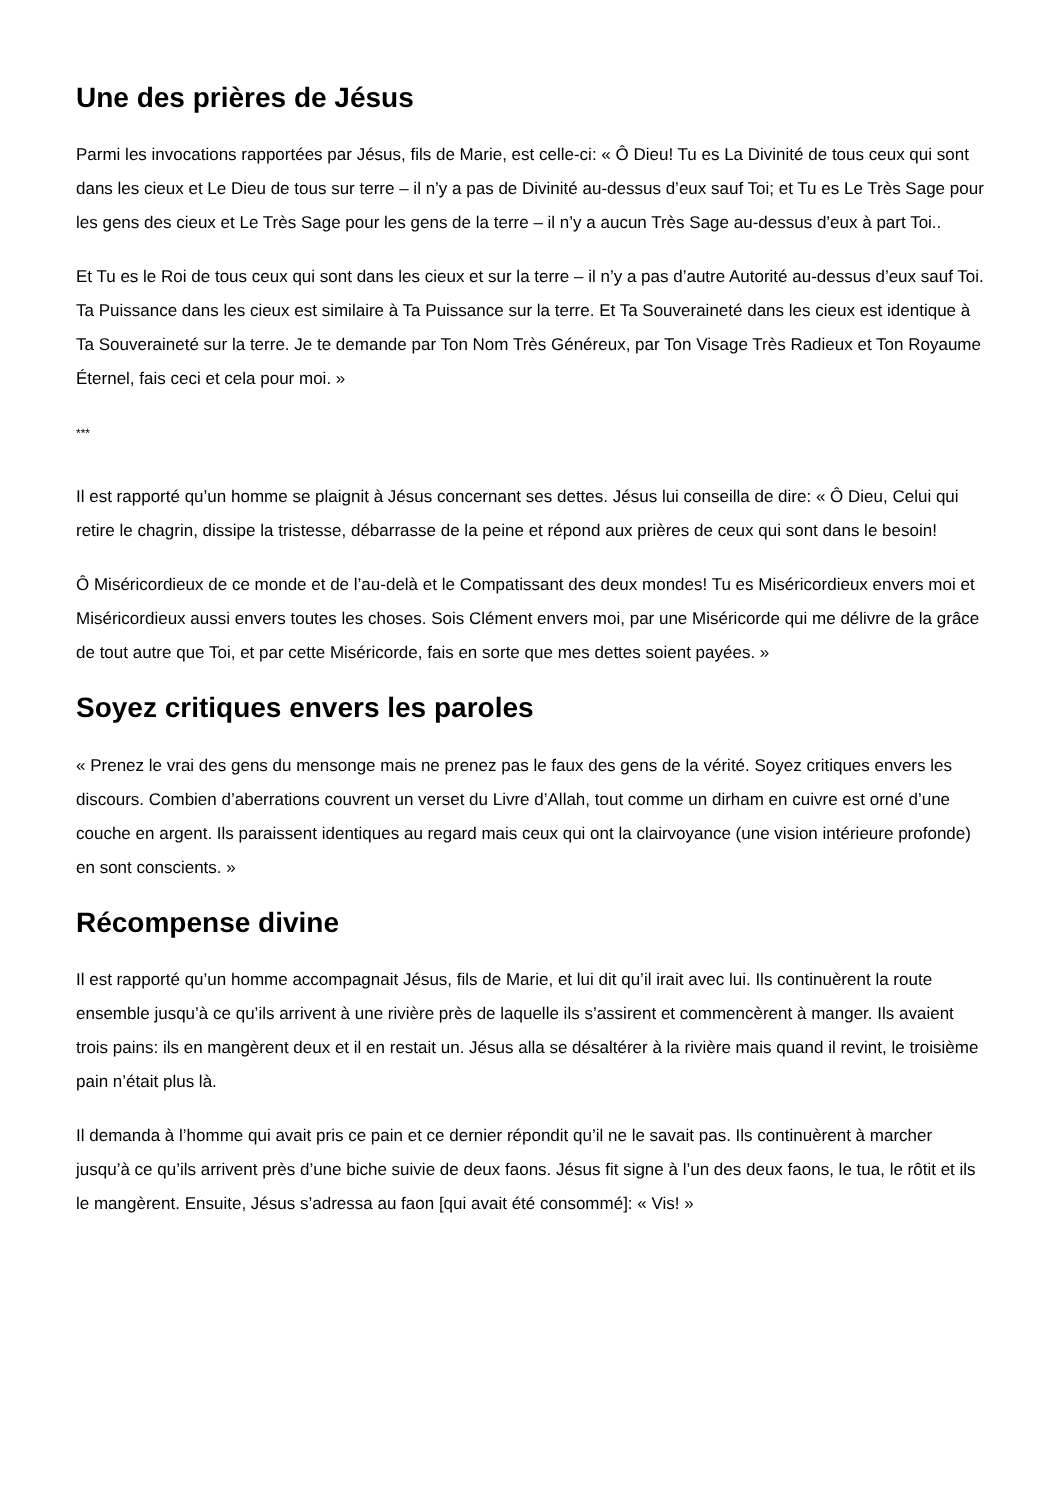Une des prières de Jésus
Parmi les invocations rapportées par Jésus, fils de Marie, est celle-ci: « Ô Dieu! Tu es La Divinité de tous ceux qui sont dans les cieux et Le Dieu de tous sur terre – il n’y a pas de Divinité au-dessus d’eux sauf Toi; et Tu es Le Très Sage pour les gens des cieux et Le Très Sage pour les gens de la terre – il n’y a aucun Très Sage au-dessus d’eux à part Toi..
Et Tu es le Roi de tous ceux qui sont dans les cieux et sur la terre – il n’y a pas d’autre Autorité au-dessus d’eux sauf Toi. Ta Puissance dans les cieux est similaire à Ta Puissance sur la terre. Et Ta Souveraineté dans les cieux est identique à Ta Souveraineté sur la terre. Je te demande par Ton Nom Très Généreux, par Ton Visage Très Radieux et Ton Royaume Éternel, fais ceci et cela pour moi. »
***
Il est rapporté qu’un homme se plaignit à Jésus concernant ses dettes. Jésus lui conseilla de dire: « Ô Dieu, Celui qui retire le chagrin, dissipe la tristesse, débarrasse de la peine et répond aux prières de ceux qui sont dans le besoin!
Ô Miséricordieux de ce monde et de l’au-delà et le Compatissant des deux mondes! Tu es Miséricordieux envers moi et Miséricordieux aussi envers toutes les choses. Sois Clément envers moi, par une Miséricorde qui me délivre de la grâce de tout autre que Toi, et par cette Miséricorde, fais en sorte que mes dettes soient payées. »
Soyez critiques envers les paroles
« Prenez le vrai des gens du mensonge mais ne prenez pas le faux des gens de la vérité. Soyez critiques envers les discours. Combien d’aberrations couvrent un verset du Livre d’Allah, tout comme un dirham en cuivre est orné d’une couche en argent. Ils paraissent identiques au regard mais ceux qui ont la clairvoyance (une vision intérieure profonde) en sont conscients. »
Récompense divine
Il est rapporté qu’un homme accompagnait Jésus, fils de Marie, et lui dit qu’il irait avec lui. Ils continuèrent la route ensemble jusqu’à ce qu’ils arrivent à une rivière près de laquelle ils s’assirent et commencèrent à manger. Ils avaient trois pains: ils en mangèrent deux et il en restait un. Jésus alla se désaltérer à la rivière mais quand il revint, le troisième pain n’était plus là.
Il demanda à l’homme qui avait pris ce pain et ce dernier répondit qu’il ne le savait pas. Ils continuèrent à marcher jusqu’à ce qu’ils arrivent près d’une biche suivie de deux faons. Jésus fit signe à l’un des deux faons, le tua, le rôtit et ils le mangèrent. Ensuite, Jésus s’adressa au faon [qui avait été consommé]: « Vis! »